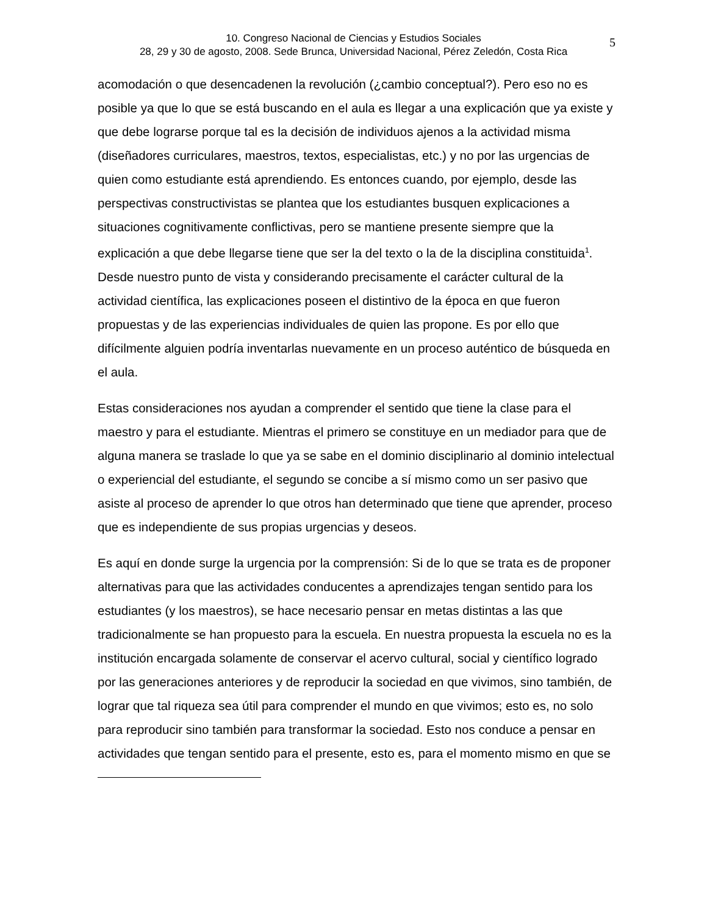10. Congreso Nacional de Ciencias y Estudios Sociales
28, 29 y 30 de agosto, 2008. Sede Brunca, Universidad Nacional, Pérez Zeledón, Costa Rica
5
acomodación o que desencadenen la revolución (¿cambio conceptual?). Pero eso no es posible ya que lo que se está buscando en el aula es llegar a una explicación que ya existe y que debe lograrse porque tal es la decisión de individuos ajenos a la actividad misma (diseñadores curriculares, maestros, textos, especialistas, etc.) y no por las urgencias de quien como estudiante está aprendiendo. Es entonces cuando, por ejemplo, desde las perspectivas constructivistas se plantea que los estudiantes busquen explicaciones a situaciones cognitivamente conflictivas, pero se mantiene presente siempre que la explicación a que debe llegarse tiene que ser la del texto o la de la disciplina constituida<sup>1</sup>. Desde nuestro punto de vista y considerando precisamente el carácter cultural de la actividad científica, las explicaciones poseen el distintivo de la época en que fueron propuestas y de las experiencias individuales de quien las propone. Es por ello que difícilmente alguien podría inventarlas nuevamente en un proceso auténtico de búsqueda en el aula.
Estas consideraciones nos ayudan a comprender el sentido que tiene la clase para el maestro y para el estudiante. Mientras el primero se constituye en un mediador para que de alguna manera se traslade lo que ya se sabe en el dominio disciplinario al dominio intelectual o experiencial del estudiante, el segundo se concibe a sí mismo como un ser pasivo que asiste al proceso de aprender lo que otros han determinado que tiene que aprender, proceso que es independiente de sus propias urgencias y deseos.
Es aquí en donde surge la urgencia por la comprensión: Si de lo que se trata es de proponer alternativas para que las actividades conducentes a aprendizajes tengan sentido para los estudiantes (y los maestros), se hace necesario pensar en metas distintas a las que tradicionalmente se han propuesto para la escuela. En nuestra propuesta la escuela no es la institución encargada solamente de conservar el acervo cultural, social y científico logrado por las generaciones anteriores y de reproducir la sociedad en que vivimos, sino también, de lograr que tal riqueza sea útil para comprender el mundo en que vivimos; esto es, no solo para reproducir sino también para transformar la sociedad. Esto nos conduce a pensar en actividades que tengan sentido para el presente, esto es, para el momento mismo en que se